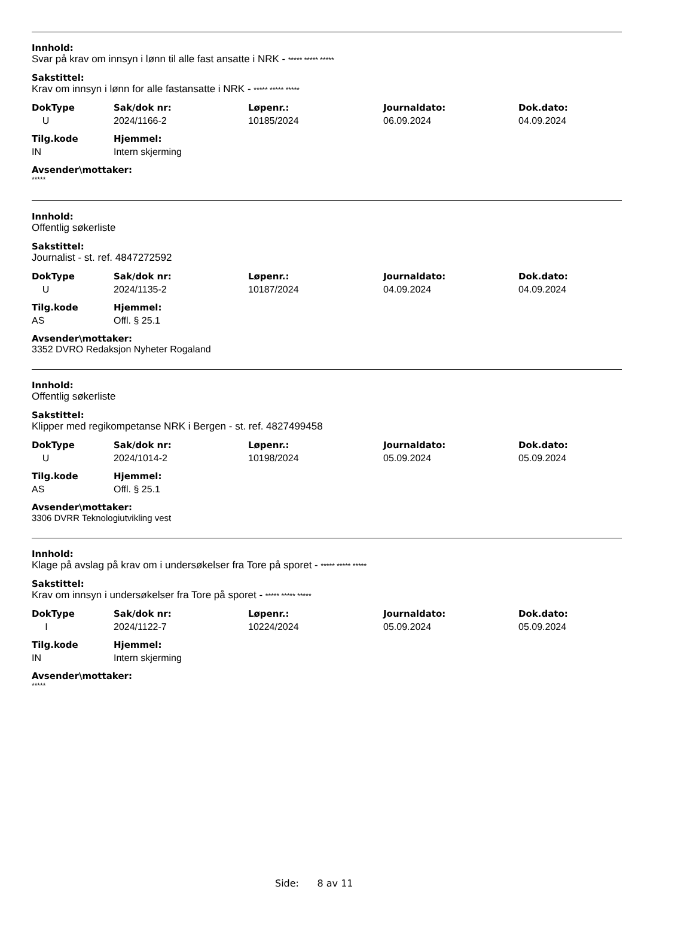Innhold:
Svar på krav om innsyn i lønn til alle fast ansatte i NRK - ***** ***** *****
Sakstittel:
Krav om innsyn i lønn for alle fastansatte i NRK - ***** ***** *****
| DokType | Sak/dok nr: | Løpenr.: | Journaldato: | Dok.dato: |
| --- | --- | --- | --- | --- |
| U | 2024/1166-2 | 10185/2024 | 06.09.2024 | 04.09.2024 |
| Tilg.kode | Hjemmel: |
| --- | --- |
| IN | Intern skjerming |
Avsender\mottaker:
*****
Innhold:
Offentlig søkerliste
Sakstittel:
Journalist - st. ref. 4847272592
| DokType | Sak/dok nr: | Løpenr.: | Journaldato: | Dok.dato: |
| --- | --- | --- | --- | --- |
| U | 2024/1135-2 | 10187/2024 | 04.09.2024 | 04.09.2024 |
| Tilg.kode | Hjemmel: |
| --- | --- |
| AS | Offl. § 25.1 |
Avsender\mottaker:
3352 DVRO Redaksjon Nyheter Rogaland
Innhold:
Offentlig søkerliste
Sakstittel:
Klipper med regikompetanse NRK i Bergen - st. ref. 4827499458
| DokType | Sak/dok nr: | Løpenr.: | Journaldato: | Dok.dato: |
| --- | --- | --- | --- | --- |
| U | 2024/1014-2 | 10198/2024 | 05.09.2024 | 05.09.2024 |
| Tilg.kode | Hjemmel: |
| --- | --- |
| AS | Offl. § 25.1 |
Avsender\mottaker:
3306 DVRR Teknologiutvikling vest
Innhold:
Klage på avslag på krav om i undersøkelser fra Tore på sporet - ***** ***** *****
Sakstittel:
Krav om innsyn i undersøkelser fra Tore på sporet - ***** ***** *****
| DokType | Sak/dok nr: | Løpenr.: | Journaldato: | Dok.dato: |
| --- | --- | --- | --- | --- |
| I | 2024/1122-7 | 10224/2024 | 05.09.2024 | 05.09.2024 |
| Tilg.kode | Hjemmel: |
| --- | --- |
| IN | Intern skjerming |
Avsender\mottaker:
*****
Side: 8 av 11